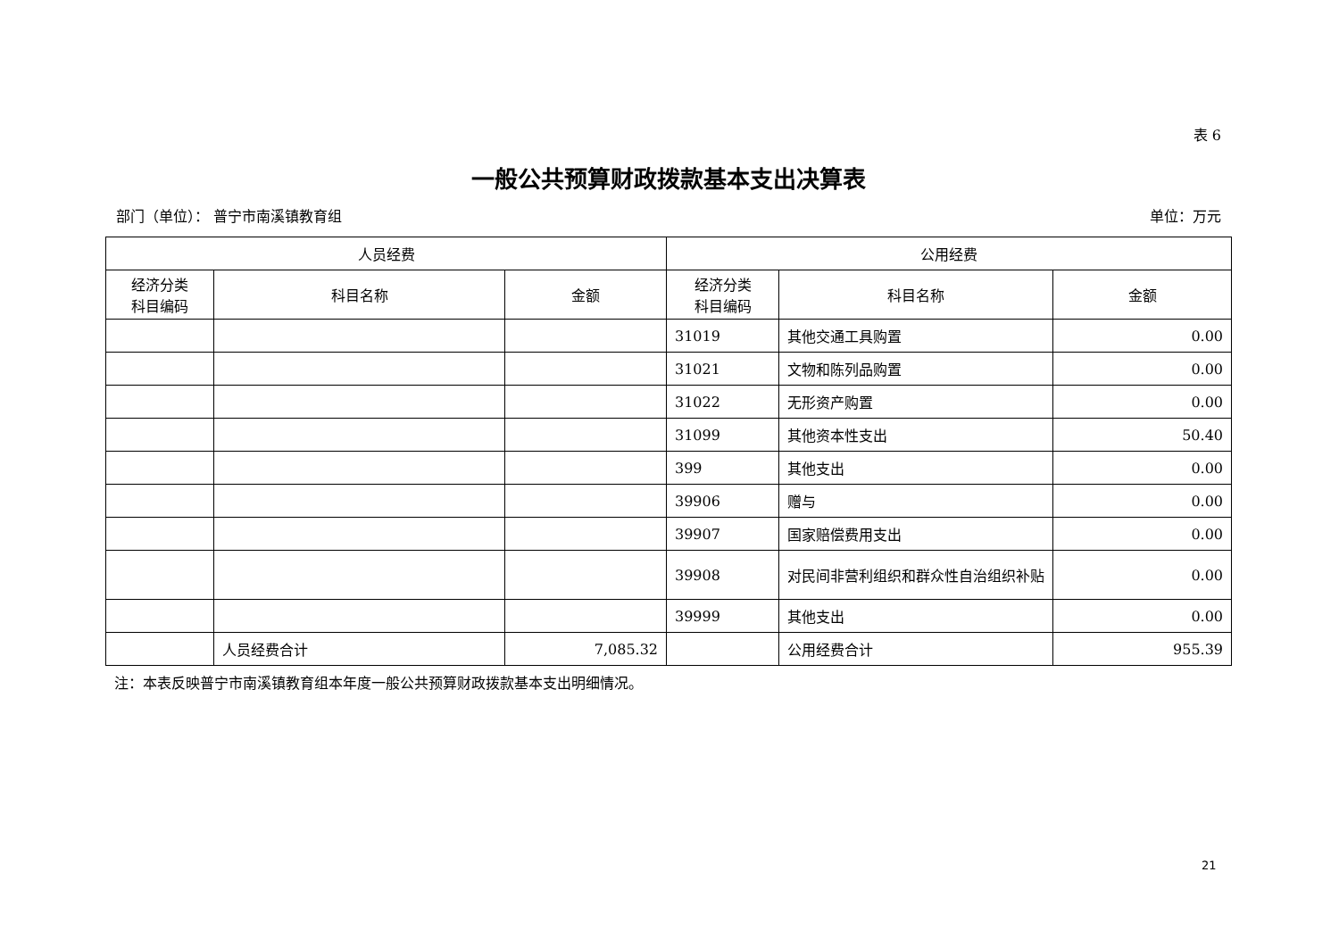表 6
一般公共预算财政拨款基本支出决算表
部门（单位）： 普宁市南溪镇教育组 单位：万元
| 人员经费 | | | 公用经费 | | |
| --- | --- | --- | --- | --- | --- |
| 经济分类 科目编码 | 科目名称 | 金额 | 经济分类 科目编码 | 科目名称 | 金额 |
| | | | 31019 | 其他交通工具购置 | 0.00 |
| | | | 31021 | 文物和陈列品购置 | 0.00 |
| | | | 31022 | 无形资产购置 | 0.00 |
| | | | 31099 | 其他资本性支出 | 50.40 |
| | | | 399 | 其他支出 | 0.00 |
| | | | 39906 | 赠与 | 0.00 |
| | | | 39907 | 国家赔偿费用支出 | 0.00 |
| | | | 39908 | 对民间非营利组织和群众性自治组织补贴 | 0.00 |
| | | | 39999 | 其他支出 | 0.00 |
| | 人员经费合计 | 7,085.32 | | 公用经费合计 | 955.39 |
注：本表反映普宁市南溪镇教育组本年度一般公共预算财政拨款基本支出明细情况。
21